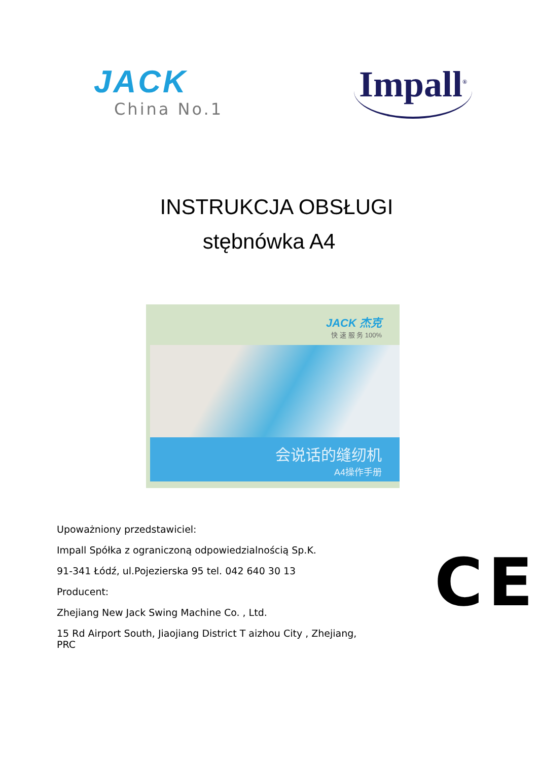JACK
China No.1
Impall<sup>®</sup>
INSTRUKCJA OBSŁUGI
stębnówka A4
JACK 杰克
快 速 服 务 100%
会说话的缝纫机
A4操作手册
Upoważniony przedstawiciel:
Impall Spółka z ograniczoną odpowiedzialnością Sp.K.
91-341 Łódź, ul.Pojezierska 95 tel. 042 640 30 13
Producent:
Zhejiang New Jack Swing Machine Co. , Ltd.
15 Rd Airport South, Jiaojiang District T aizhou City , Zhejiang, PRC
CE